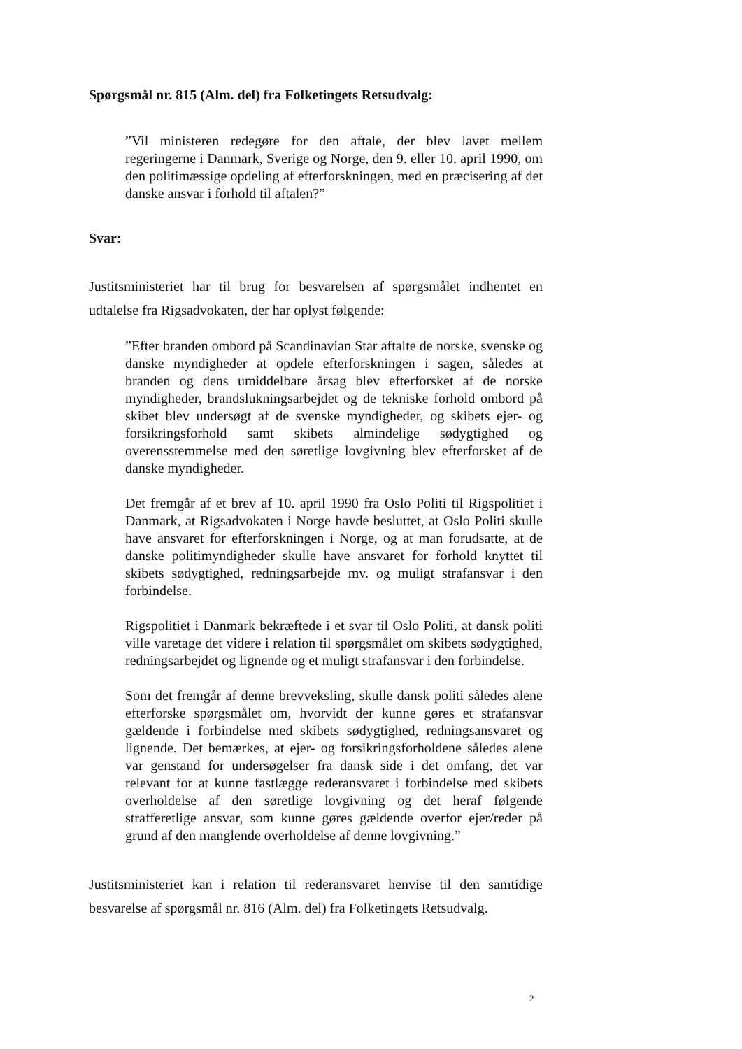Spørgsmål nr. 815 (Alm. del) fra Folketingets Retsudvalg:
”Vil ministeren redegøre for den aftale, der blev lavet mellem regeringerne i Danmark, Sverige og Norge, den 9. eller 10. april 1990, om den politimæssige opdeling af efterforskningen, med en præcisering af det danske ansvar i forhold til aftalen?”
Svar:
Justitsministeriet har til brug for besvarelsen af spørgsmålet indhentet en udtalelse fra Rigsadvokaten, der har oplyst følgende:
”Efter branden ombord på Scandinavian Star aftalte de norske, svenske og danske myndigheder at opdele efterforskningen i sagen, således at branden og dens umiddelbare årsag blev efterforsket af de norske myndigheder, brandslukningsarbejdet og de tekniske forhold ombord på skibet blev undersøgt af de svenske myndigheder, og skibets ejer- og forsikringsforhold samt skibets almindelige sødygtighed og overensstemmelse med den søretlige lovgivning blev efterforsket af de danske myndigheder.
Det fremgår af et brev af 10. april 1990 fra Oslo Politi til Rigspolitiet i Danmark, at Rigsadvokaten i Norge havde besluttet, at Oslo Politi skulle have ansvaret for efterforskningen i Norge, og at man forudsatte, at de danske politimyndigheder skulle have ansvaret for forhold knyttet til skibets sødygtighed, redningsarbejde mv. og muligt strafansvar i den forbindelse.
Rigspolitiet i Danmark bekræftede i et svar til Oslo Politi, at dansk politi ville varetage det videre i relation til spørgsmålet om skibets sødygtighed, redningsarbejdet og lignende og et muligt strafansvar i den forbindelse.
Som det fremgår af denne brevveksling, skulle dansk politi således alene efterforske spørgsmålet om, hvorvidt der kunne gøres et strafansvar gældende i forbindelse med skibets sødygtighed, redningsansvaret og lignende. Det bemærkes, at ejer- og forsikringsforholdene således alene var genstand for undersøgelser fra dansk side i det omfang, det var relevant for at kunne fastlægge rederansvaret i forbindelse med skibets overholdelse af den søretlige lovgivning og det heraf følgende strafferetlige ansvar, som kunne gøres gældende overfor ejer/reder på grund af den manglende overholdelse af denne lovgivning.”
Justitsministeriet kan i relation til rederansvaret henvise til den samtidige besvarelse af spørgsmål nr. 816 (Alm. del) fra Folketingets Retsudvalg.
2